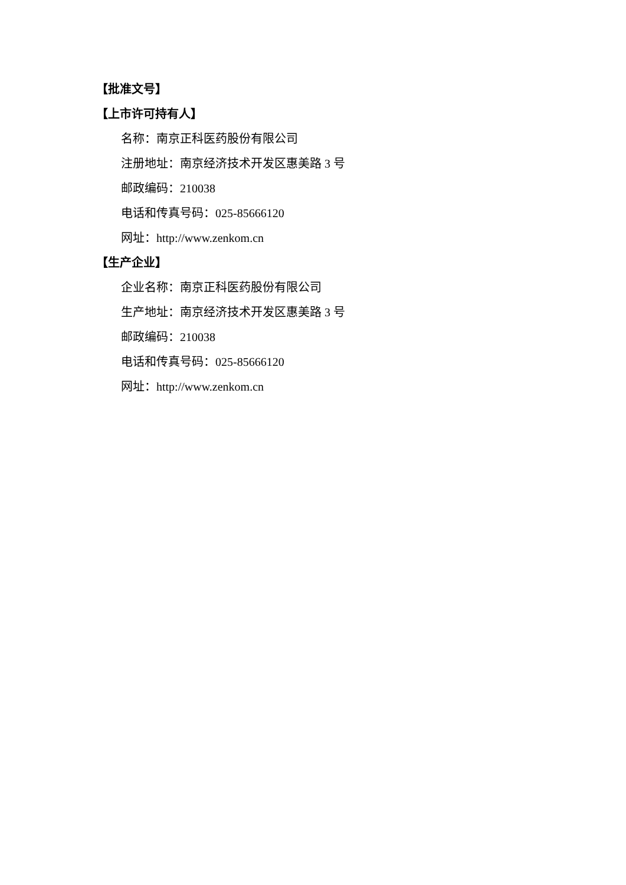【批准文号】
【上市许可持有人】
名称：南京正科医药股份有限公司
注册地址：南京经济技术开发区惠美路 3 号
邮政编码：210038
电话和传真号码：025-85666120
网址：http://www.zenkom.cn
【生产企业】
企业名称：南京正科医药股份有限公司
生产地址：南京经济技术开发区惠美路 3 号
邮政编码：210038
电话和传真号码：025-85666120
网址：http://www.zenkom.cn